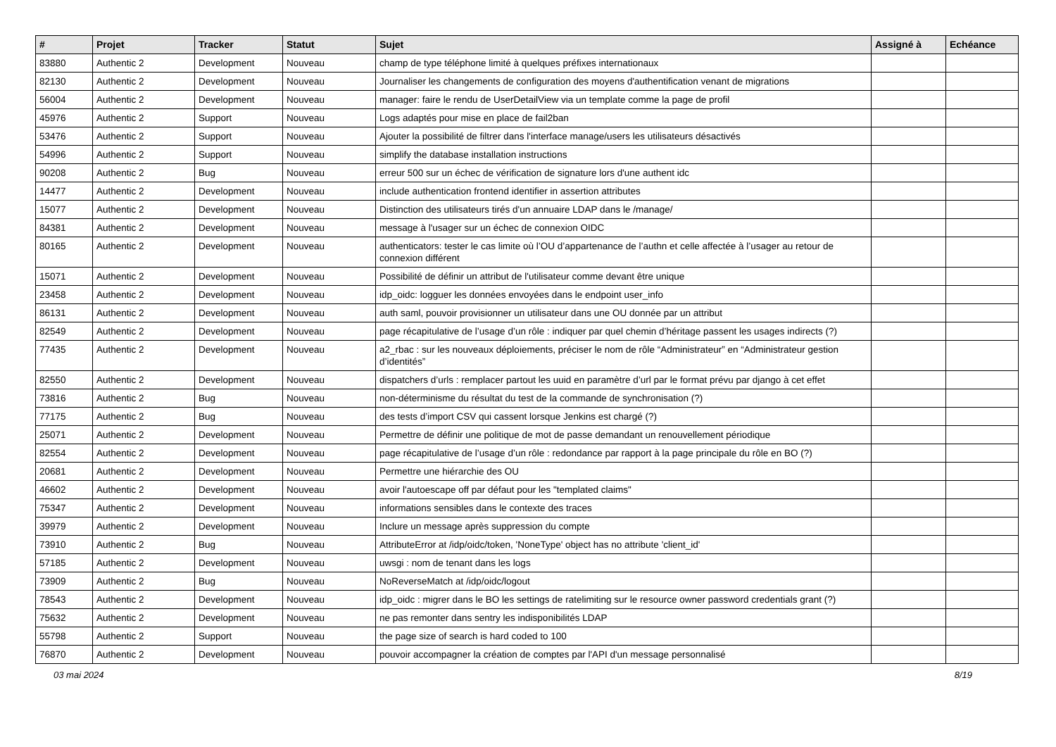| # | Projet | Tracker | Statut | Sujet | Assigné à | Echéance |
| --- | --- | --- | --- | --- | --- | --- |
| 83880 | Authentic 2 | Development | Nouveau | champ de type téléphone limité à quelques préfixes internationaux | | |
| 82130 | Authentic 2 | Development | Nouveau | Journaliser les changements de configuration des moyens d'authentification venant de migrations | | |
| 56004 | Authentic 2 | Development | Nouveau | manager: faire le rendu de UserDetailView via un template comme la page de profil | | |
| 45976 | Authentic 2 | Support | Nouveau | Logs adaptés pour mise en place de fail2ban | | |
| 53476 | Authentic 2 | Support | Nouveau | Ajouter la possibilité de filtrer dans l'interface manage/users les utilisateurs désactivés | | |
| 54996 | Authentic 2 | Support | Nouveau | simplify the database installation instructions | | |
| 90208 | Authentic 2 | Bug | Nouveau | erreur 500 sur un échec de vérification de signature lors d'une authent idc | | |
| 14477 | Authentic 2 | Development | Nouveau | include authentication frontend identifier in assertion attributes | | |
| 15077 | Authentic 2 | Development | Nouveau | Distinction des utilisateurs tirés d'un annuaire LDAP dans le /manage/ | | |
| 84381 | Authentic 2 | Development | Nouveau | message à l'usager sur un échec de connexion OIDC | | |
| 80165 | Authentic 2 | Development | Nouveau | authenticators: tester le cas limite où l’OU d’appartenance de l’authn et celle affectée à l’usager au retour de connexion différent | | |
| 15071 | Authentic 2 | Development | Nouveau | Possibilité de définir un attribut de l'utilisateur comme devant être unique | | |
| 23458 | Authentic 2 | Development | Nouveau | idp_oidc: logguer les données envoyées dans le endpoint user_info | | |
| 86131 | Authentic 2 | Development | Nouveau | auth saml, pouvoir provisionner un utilisateur dans une OU donnée par un attribut | | |
| 82549 | Authentic 2 | Development | Nouveau | page récapitulative de l’usage d’un rôle : indiquer par quel chemin d’héritage passent les usages indirects (?) | | |
| 77435 | Authentic 2 | Development | Nouveau | a2_rbac : sur les nouveaux déploiements, préciser le nom de rôle “Administrateur” en “Administrateur gestion d’identités” | | |
| 82550 | Authentic 2 | Development | Nouveau | dispatchers d’urls : remplacer partout les uuid en paramètre d’url par le format prévu par django à cet effet | | |
| 73816 | Authentic 2 | Bug | Nouveau | non-déterminisme du résultat du test de la commande de synchronisation (?) | | |
| 77175 | Authentic 2 | Bug | Nouveau | des tests d’import CSV qui cassent lorsque Jenkins est chargé (?) | | |
| 25071 | Authentic 2 | Development | Nouveau | Permettre de définir une politique de mot de passe demandant un renouvellement périodique | | |
| 82554 | Authentic 2 | Development | Nouveau | page récapitulative de l’usage d’un rôle : redondance par rapport à la page principale du rôle en BO (?) | | |
| 20681 | Authentic 2 | Development | Nouveau | Permettre une hiérarchie des OU | | |
| 46602 | Authentic 2 | Development | Nouveau | avoir l'autoescape off par défaut pour les "templated claims" | | |
| 75347 | Authentic 2 | Development | Nouveau | informations sensibles dans le contexte des traces | | |
| 39979 | Authentic 2 | Development | Nouveau | Inclure un message après suppression du compte | | |
| 73910 | Authentic 2 | Bug | Nouveau | AttributeError at /idp/oidc/token, 'NoneType' object has no attribute 'client_id' | | |
| 57185 | Authentic 2 | Development | Nouveau | uwsgi : nom de tenant dans les logs | | |
| 73909 | Authentic 2 | Bug | Nouveau | NoReverseMatch at /idp/oidc/logout | | |
| 78543 | Authentic 2 | Development | Nouveau | idp_oidc : migrer dans le BO les settings de ratelimiting sur le resource owner password credentials grant (?) | | |
| 75632 | Authentic 2 | Development | Nouveau | ne pas remonter dans sentry les indisponibilités LDAP | | |
| 55798 | Authentic 2 | Support | Nouveau | the page size of search is hard coded to 100 | | |
| 76870 | Authentic 2 | Development | Nouveau | pouvoir accompagner la création de comptes par l'API d'un message personnalisé | | |
03 mai 2024 8/19